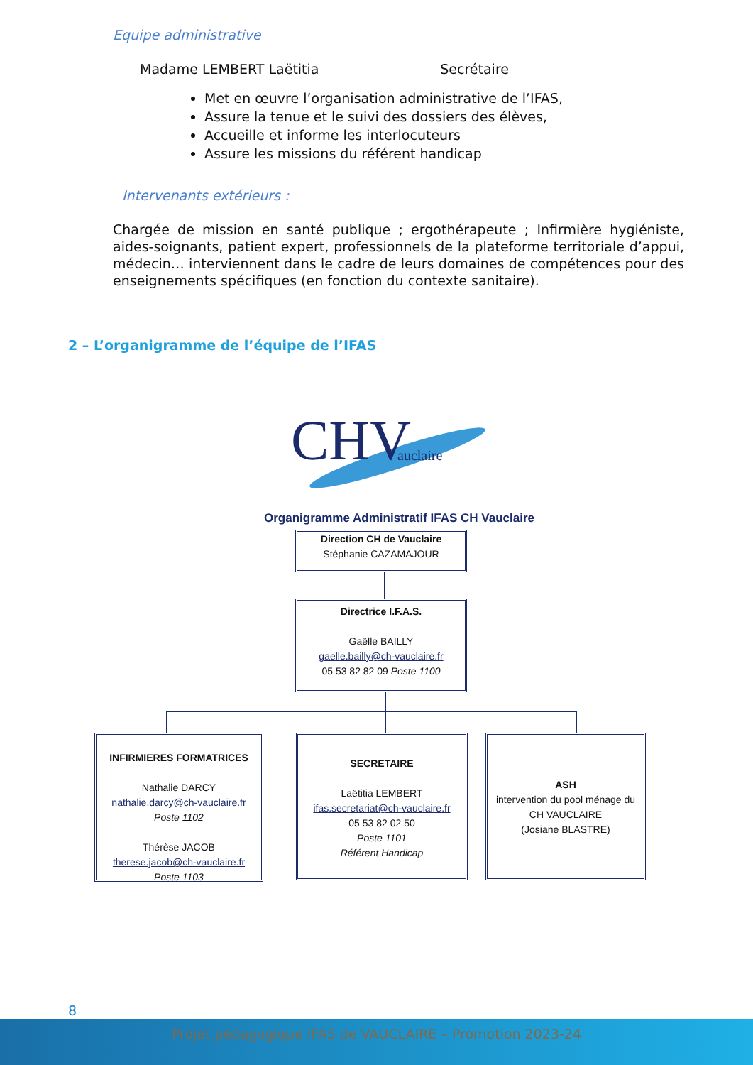Equipe administrative
Madame LEMBERT Laëtitia Secrétaire
Met en œuvre l’organisation administrative de l’IFAS,
Assure la tenue et le suivi des dossiers des élèves,
Accueille et informe les interlocuteurs
Assure les missions du référent handicap
Intervenants extérieurs :
Chargée de mission en santé publique ; ergothérapeute ; Infirmière hygiéniste, aides-soignants, patient expert, professionnels de la plateforme territoriale d’appui, médecin… interviennent dans le cadre de leurs domaines de compétences pour des enseignements spécifiques (en fonction du contexte sanitaire).
2 – L’organigramme de l’équipe de l’IFAS
CHV
auclaire
Organigramme Administratif IFAS CH Vauclaire
Direction CH de Vauclaire
Stéphanie CAZAMAJOUR
Directrice I.F.A.S.
Gaëlle BAILLY
gaelle.bailly@ch-vauclaire.fr
05 53 82 82 09 Poste 1100
INFIRMIERES FORMATRICES
Nathalie DARCY
nathalie.darcy@ch-vauclaire.fr
Poste 1102
Thérèse JACOB
therese.jacob@ch-vauclaire.fr
Poste 1103
SECRETAIRE
Laëtitia LEMBERT
ifas.secretariat@ch-vauclaire.fr
05 53 82 02 50
Poste 1101
Référent Handicap
ASH
intervention du pool ménage du CH VAUCLAIRE
(Josiane BLASTRE)
8
Projet pédagogique IFAS de VAUCLAIRE – Promotion 2023-24